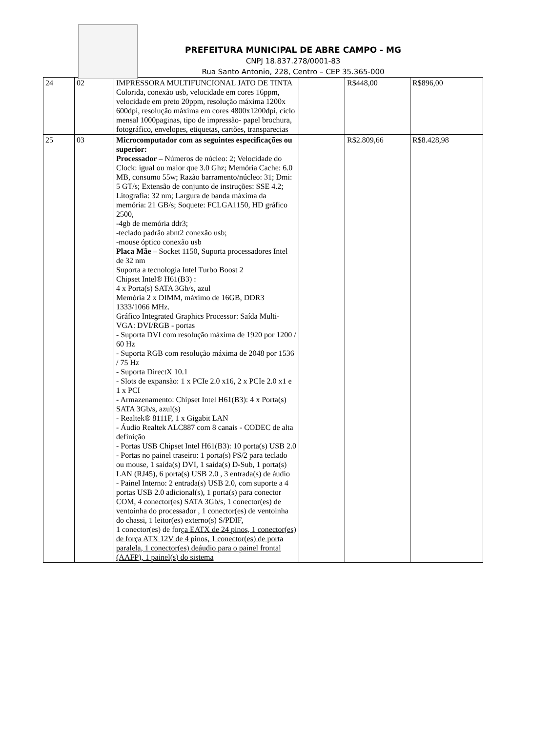PREFEITURA MUNICIPAL DE ABRE CAMPO - MG
CNPJ 18.837.278/0001-83
Rua Santo Antonio, 228, Centro – CEP 35.365-000
| 24 | 02 | IMPRESSORA MULTIFUNCIONAL JATO DE TINTA Colorida, conexão usb, velocidade em cores 16ppm, velocidade em preto 20ppm, resolução máxima 1200x 600dpi, resolução máxima em cores 4800x1200dpi, ciclo mensal 1000paginas, tipo de impressão- papel brochura, fotográfico, envelopes, etiquetas, cartões, transparecias | | R$448,00 | R$896,00 |
| 25 | 03 | Microcomputador com as seguintes especificações ou superior: Processador – Números de núcleo: 2; Velocidade do Clock: igual ou maior que 3.0 Ghz; Memória Cache: 6.0 MB, consumo 55w; Razão barramento/núcleo: 31; Dmi: 5 GT/s; Extensão de conjunto de instruções: SSE 4.2; Litografia: 32 nm; Largura de banda máxima da memória: 21 GB/s; Soquete: FCLGA1150, HD gráfico 2500, -4gb de memória ddr3; -teclado padrão abnt2 conexão usb; -mouse óptico conexão usb Placa Mãe – Socket 1150, Suporta processadores Intel de 32 nm Suporta a tecnologia Intel Turbo Boost 2 Chipset Intel® H61(B3) : 4 x Porta(s) SATA 3Gb/s, azul Memória 2 x DIMM, máximo de 16GB, DDR3 1333/1066 MHz. Gráfico Integrated Graphics Processor: Saída Multi-VGA: DVI/RGB - portas - Suporta DVI com resolução máxima de 1920 por 1200 / 60 Hz - Suporta RGB com resolução máxima de 2048 por 1536 / 75 Hz - Suporta DirectX 10.1 - Slots de expansão: 1 x PCIe 2.0 x16, 2 x PCIe 2.0 x1 e 1 x PCI - Armazenamento: Chipset Intel H61(B3): 4 x Porta(s) SATA 3Gb/s, azul(s) - Realtek® 8111F, 1 x Gigabit LAN - Áudio Realtek ALC887 com 8 canais - CODEC de alta definição - Portas USB Chipset Intel H61(B3): 10 porta(s) USB 2.0 - Portas no painel traseiro: 1 porta(s) PS/2 para teclado ou mouse, 1 saída(s) DVI, 1 saída(s) D-Sub, 1 porta(s) LAN (RJ45), 6 porta(s) USB 2.0 , 3 entrada(s) de áudio - Painel Interno: 2 entrada(s) USB 2.0, com suporte a 4 portas USB 2.0 adicional(s), 1 porta(s) para conector COM, 4 conector(es) SATA 3Gb/s, 1 conector(es) de ventoinha do processador , 1 conector(es) de ventoinha do chassi, 1 leitor(es) externo(s) S/PDIF, 1 conector(es) de for ça EATX de 24 pinos, 1 conector(es) de força ATX 12V de 4 pinos, 1 conector(es) de porta paralela, 1 conector(es) deáudio para o painel frontal (AAFP), 1 painel(s) do sistema | | R$2.809,66 | R$8.428,98 |